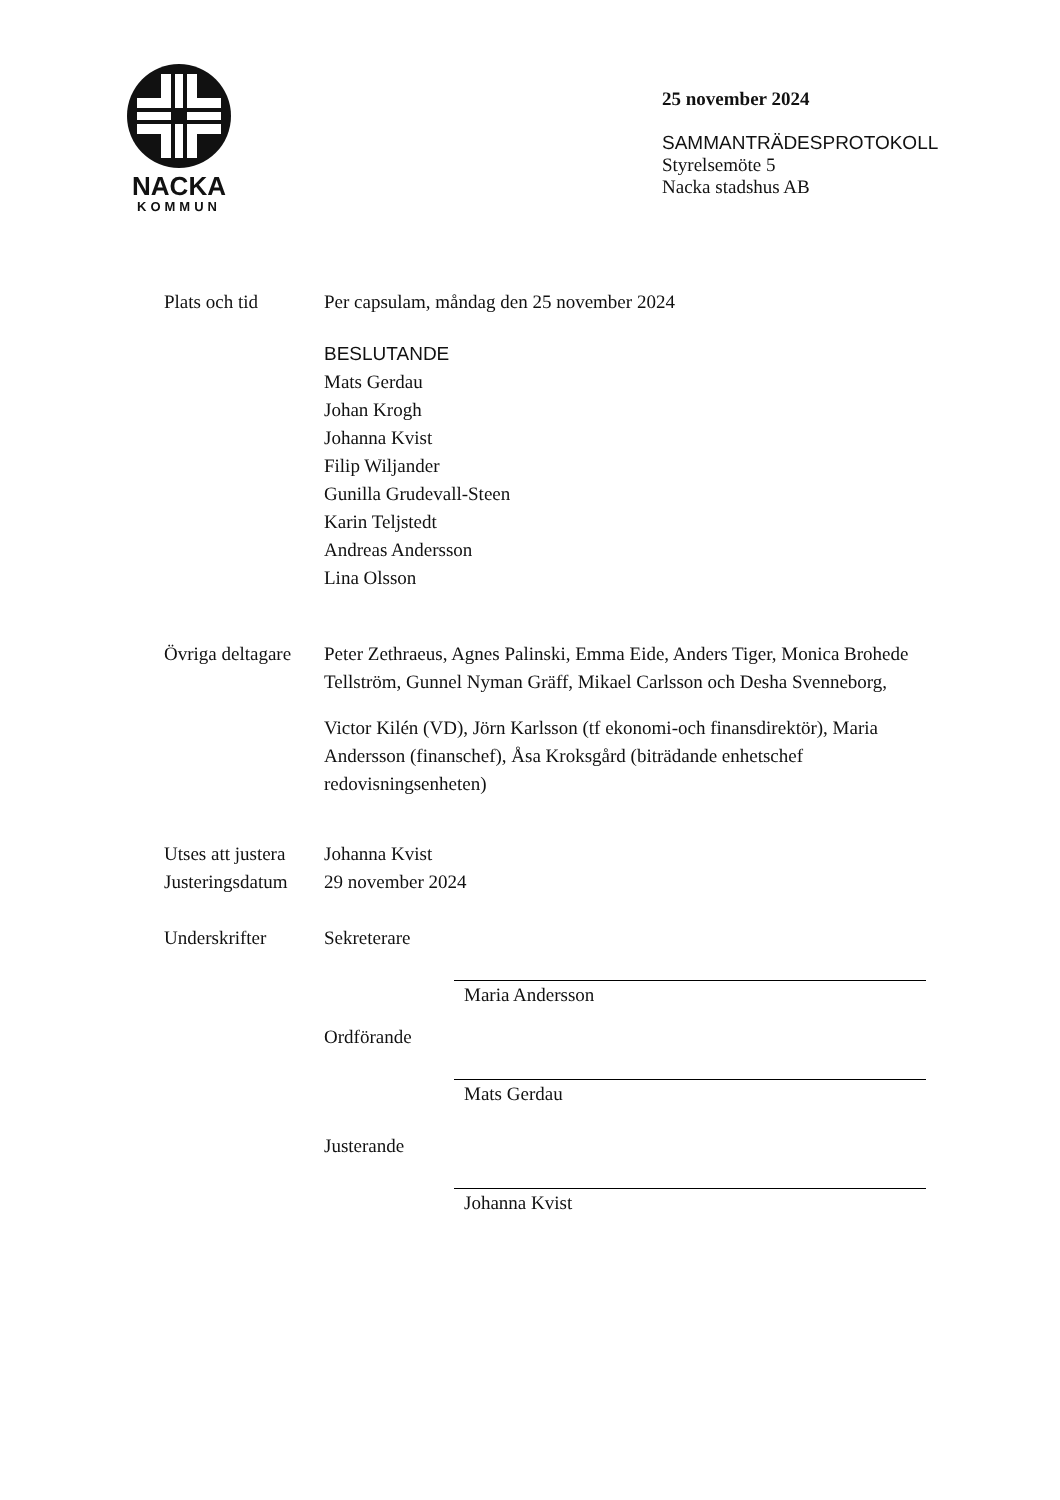NACKA
KOMMUN
25 november 2024
SAMMANTRÄDESPROTOKOLL
Styrelsemöte 5
Nacka stadshus AB
Plats och tid Per capsulam, måndag den 25 november 2024
BESLUTANDE
Mats Gerdau
Johan Krogh
Johanna Kvist
Filip Wiljander
Gunilla Grudevall-Steen
Karin Teljstedt
Andreas Andersson
Lina Olsson
Övriga deltagare
Peter Zethraeus, Agnes Palinski, Emma Eide, Anders Tiger, Monica Brohede Tellström, Gunnel Nyman Gräff, Mikael Carlsson och Desha Svenneborg,
Victor Kilén (VD), Jörn Karlsson (tf ekonomi-och finansdirektör), Maria Andersson (finanschef), Åsa Kroksgård (biträdande enhetschef redovisningsenheten)
Utses att justera
Johanna Kvist
Justeringsdatum
29 november 2024
Underskrifter Sekreterare
Maria Andersson
Ordförande
Mats Gerdau
Justerande
Johanna Kvist